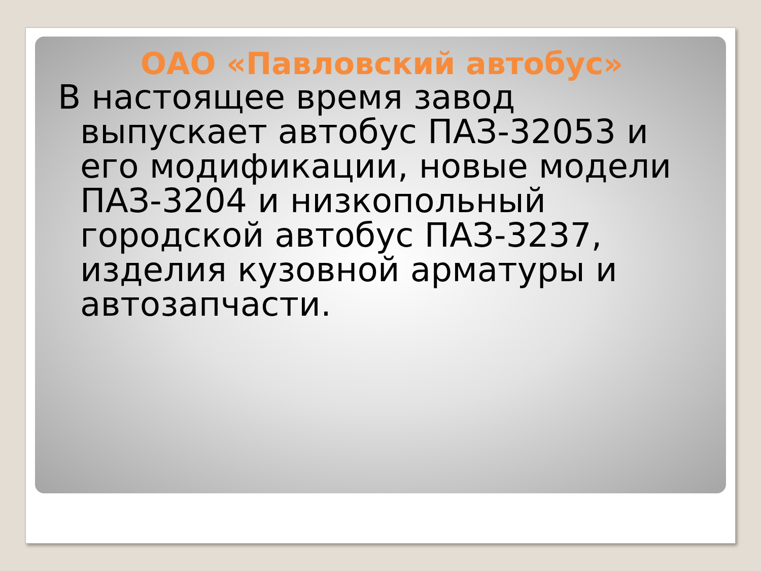ОАО «Павловский автобус»
В настоящее время завод выпускает автобус ПАЗ-32053 и его модификации, новые модели ПАЗ-3204 и низкопольный городской автобус ПАЗ-3237, изделия кузовной арматуры и автозапчасти.